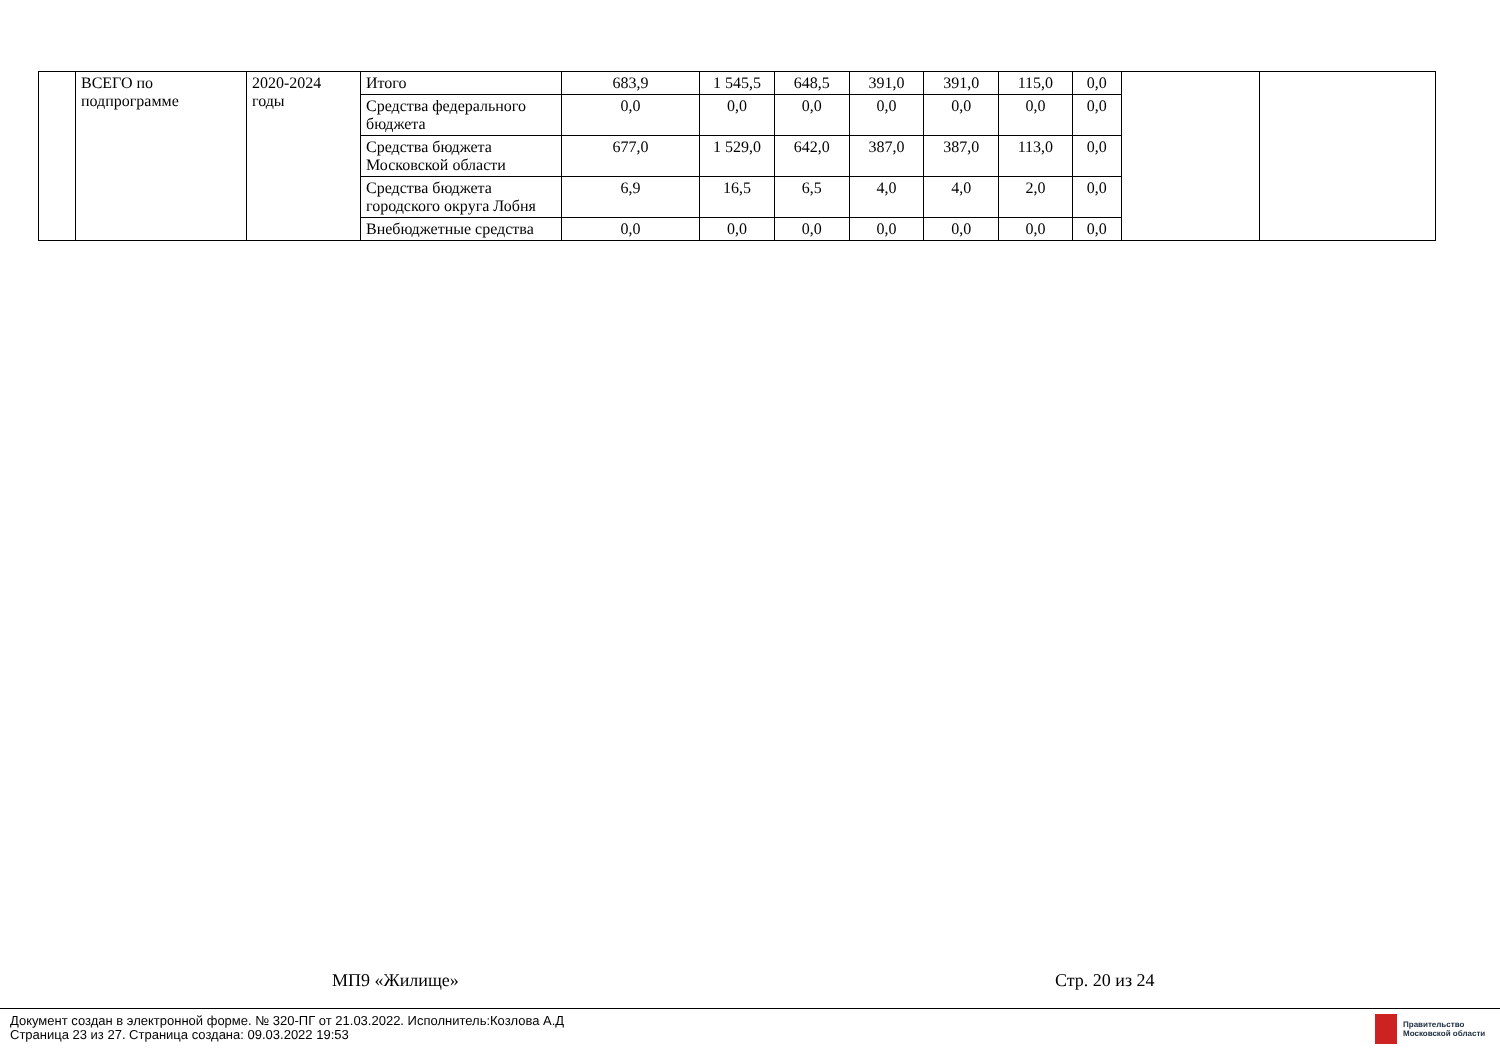| | ВСЕГО по подпрограмме | 2020-2024 годы | Итого | 683,9 | 1 545,5 | 648,5 | 391,0 | 391,0 | 115,0 | 0,0 | | |
| | | | Средства федерального бюджета | 0,0 | 0,0 | 0,0 | 0,0 | 0,0 | 0,0 | 0,0 | | |
| | | | Средства бюджета Московской области | 677,0 | 1 529,0 | 642,0 | 387,0 | 387,0 | 113,0 | 0,0 | | |
| | | | Средства бюджета городского округа Лобня | 6,9 | 16,5 | 6,5 | 4,0 | 4,0 | 2,0 | 0,0 | | |
| | | | Внебюджетные средства | 0,0 | 0,0 | 0,0 | 0,0 | 0,0 | 0,0 | 0,0 | | |
МП9 «Жилище» Стр. 20 из 24
Документ создан в электронной форме. № 320-ПГ от 21.03.2022. Исполнитель:Козлова А.Д
Страница 23 из 27. Страница создана: 09.03.2022 19:53
Правительство
Московской области